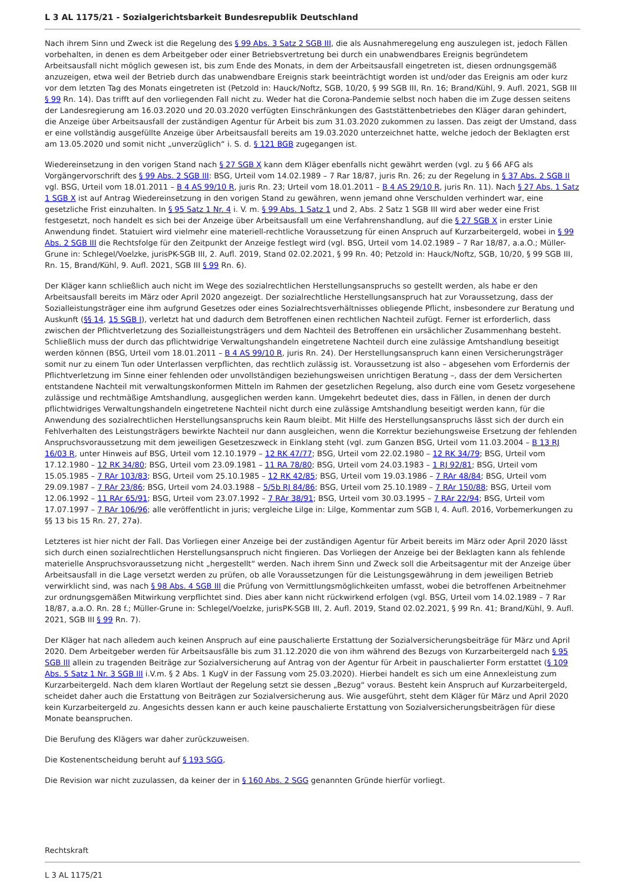L 3 AL 1175/21 - Sozialgerichtsbarkeit Bundesrepublik Deutschland
Nach ihrem Sinn und Zweck ist die Regelung des § 99 Abs. 3 Satz 2 SGB III, die als Ausnahmeregelung eng auszulegen ist, jedoch Fällen vorbehalten, in denen es dem Arbeitgeber oder einer Betriebsvertretung bei durch ein unabwendbares Ereignis begründetem Arbeitsausfall nicht möglich gewesen ist, bis zum Ende des Monats, in dem der Arbeitsausfall eingetreten ist, diesen ordnungsgemäß anzuzeigen, etwa weil der Betrieb durch das unabwendbare Ereignis stark beeinträchtigt worden ist und/oder das Ereignis am oder kurz vor dem letzten Tag des Monats eingetreten ist (Petzold in: Hauck/Noftz, SGB, 10/20, § 99 SGB III, Rn. 16; Brand/Kühl, 9. Aufl. 2021, SGB III § 99 Rn. 14). Das trifft auf den vorliegenden Fall nicht zu. Weder hat die Corona-Pandemie selbst noch haben die im Zuge dessen seitens der Landesregierung am 16.03.2020 und 20.03.2020 verfügten Einschränkungen des Gaststättenbetriebes den Kläger daran gehindert, die Anzeige über Arbeitsausfall der zuständigen Agentur für Arbeit bis zum 31.03.2020 zukommen zu lassen. Das zeigt der Umstand, dass er eine vollständig ausgefüllte Anzeige über Arbeitsausfall bereits am 19.03.2020 unterzeichnet hatte, welche jedoch der Beklagten erst am 13.05.2020 und somit nicht „unverzüglich“ i. S. d. § 121 BGB zugegangen ist.
Wiedereinsetzung in den vorigen Stand nach § 27 SGB X kann dem Kläger ebenfalls nicht gewährt werden (vgl. zu § 66 AFG als Vorgängervorschrift des § 99 Abs. 2 SGB III: BSG, Urteil vom 14.02.1989 – 7 Rar 18/87, juris Rn. 26; zu der Regelung in § 37 Abs. 2 SGB II vgl. BSG, Urteil vom 18.01.2011 – B 4 AS 99/10 R, juris Rn. 23; Urteil vom 18.01.2011 – B 4 AS 29/10 R, juris Rn. 11). Nach § 27 Abs. 1 Satz 1 SGB X ist auf Antrag Wiedereinsetzung in den vorigen Stand zu gewähren, wenn jemand ohne Verschulden verhindert war, eine gesetzliche Frist einzuhalten. In § 95 Satz 1 Nr. 4 i. V. m. § 99 Abs. 1 Satz 1 und 2, Abs. 2 Satz 1 SGB III wird aber weder eine Frist festgesetzt, noch handelt es sich bei der Anzeige über Arbeitsausfall um eine Verfahrenshandlung, auf die § 27 SGB X in erster Linie Anwendung findet. Statuiert wird vielmehr eine materiell-rechtliche Voraussetzung für einen Anspruch auf Kurzarbeitergeld, wobei in § 99 Abs. 2 SGB III die Rechtsfolge für den Zeitpunkt der Anzeige festlegt wird (vgl. BSG, Urteil vom 14.02.1989 – 7 Rar 18/87, a.a.O.; Müller-Grune in: Schlegel/Voelzke, jurisPK-SGB III, 2. Aufl. 2019, Stand 02.02.2021, § 99 Rn. 40; Petzold in: Hauck/Noftz, SGB, 10/20, § 99 SGB III, Rn. 15, Brand/Kühl, 9. Aufl. 2021, SGB III § 99 Rn. 6).
Der Kläger kann schließlich auch nicht im Wege des sozialrechtlichen Herstellungsanspruchs so gestellt werden, als habe er den Arbeitsausfall bereits im März oder April 2020 angezeigt. Der sozialrechtliche Herstellungsanspruch hat zur Voraussetzung, dass der Sozialleistungsträger eine ihm aufgrund Gesetzes oder eines Sozialrechtsverhältnisses obliegende Pflicht, insbesondere zur Beratung und Auskunft (§§ 14, 15 SGB I), verletzt hat und dadurch dem Betroffenen einen rechtlichen Nachteil zufügt. Ferner ist erforderlich, dass zwischen der Pflichtverletzung des Sozialleistungsträgers und dem Nachteil des Betroffenen ein ursächlicher Zusammenhang besteht. Schließlich muss der durch das pflichtwidrige Verwaltungshandeln eingetretene Nachteil durch eine zulässige Amtshandlung beseitigt werden können (BSG, Urteil vom 18.01.2011 – B 4 AS 99/10 R, juris Rn. 24). Der Herstellungsanspruch kann einen Versicherungsträger somit nur zu einem Tun oder Unterlassen verpflichten, das rechtlich zulässig ist. Voraussetzung ist also – abgesehen vom Erfordernis der Pflichtverletzung im Sinne einer fehlenden oder unvollständigen beziehungsweisen unrichtigen Beratung –, dass der dem Versicherten entstandene Nachteil mit verwaltungskonformen Mitteln im Rahmen der gesetzlichen Regelung, also durch eine vom Gesetz vorgesehene zulässige und rechtmäßige Amtshandlung, ausgeglichen werden kann. Umgekehrt bedeutet dies, dass in Fällen, in denen der durch pflichtwidriges Verwaltungshandeln eingetretene Nachteil nicht durch eine zulässige Amtshandlung beseitigt werden kann, für die Anwendung des sozialrechtlichen Herstellungsanspruchs kein Raum bleibt. Mit Hilfe des Herstellungsanspruchs lässt sich der durch ein Fehlverhalten des Leistungsträgers bewirkte Nachteil nur dann ausgleichen, wenn die Korrektur beziehungsweise Ersetzung der fehlenden Anspruchsvoraussetzung mit dem jeweiligen Gesetzeszweck in Einklang steht (vgl. zum Ganzen BSG, Urteil vom 11.03.2004 – B 13 RJ 16/03 R, unter Hinweis auf BSG, Urteil vom 12.10.1979 – 12 RK 47/77; BSG, Urteil vom 22.02.1980 – 12 RK 34/79; BSG, Urteil vom 17.12.1980 – 12 RK 34/80; BSG, Urteil vom 23.09.1981 – 11 RA 78/80; BSG, Urteil vom 24.03.1983 – 1 RJ 92/81; BSG, Urteil vom 15.05.1985 – 7 RAr 103/83; BSG, Urteil vom 25.10.1985 – 12 RK 42/85; BSG, Urteil vom 19.03.1986 – 7 RAr 48/84; BSG, Urteil vom 29.09.1987 – 7 RAr 23/86; BSG, Urteil vom 24.03.1988 – 5/5b RJ 84/86; BSG, Urteil vom 25.10.1989 – 7 RAr 150/88; BSG, Urteil vom 12.06.1992 – 11 RAr 65/91; BSG, Urteil vom 23.07.1992 – 7 RAr 38/91; BSG, Urteil vom 30.03.1995 – 7 RAr 22/94; BSG, Urteil vom 17.07.1997 – 7 RAr 106/96; alle veröffentlicht in juris; vergleiche Lilge in: Lilge, Kommentar zum SGB I, 4. Aufl. 2016, Vorbemerkungen zu §§ 13 bis 15 Rn. 27, 27a).
Letzteres ist hier nicht der Fall. Das Vorliegen einer Anzeige bei der zuständigen Agentur für Arbeit bereits im März oder April 2020 lässt sich durch einen sozialrechtlichen Herstellungsanspruch nicht fingieren. Das Vorliegen der Anzeige bei der Beklagten kann als fehlende materielle Anspruchsvoraussetzung nicht „hergestellt“ werden. Nach ihrem Sinn und Zweck soll die Arbeitsagentur mit der Anzeige über Arbeitsausfall in die Lage versetzt werden zu prüfen, ob alle Voraussetzungen für die Leistungsgewährung in dem jeweiligen Betrieb verwirklicht sind, was nach § 98 Abs. 4 SGB III die Prüfung von Vermittlungsmöglichkeiten umfasst, wobei die betroffenen Arbeitnehmer zur ordnungsgemäßen Mitwirkung verpflichtet sind. Dies aber kann nicht rückwirkend erfolgen (vgl. BSG, Urteil vom 14.02.1989 – 7 Rar 18/87, a.a.O. Rn. 28 f.; Müller-Grune in: Schlegel/Voelzke, jurisPK-SGB III, 2. Aufl. 2019, Stand 02.02.2021, § 99 Rn. 41; Brand/Kühl, 9. Aufl. 2021, SGB III § 99 Rn. 7).
Der Kläger hat nach alledem auch keinen Anspruch auf eine pauschalierte Erstattung der Sozialversicherungsbeiträge für März und April 2020. Dem Arbeitgeber werden für Arbeitsausfälle bis zum 31.12.2020 die von ihm während des Bezugs von Kurzarbeitergeld nach § 95 SGB III allein zu tragenden Beiträge zur Sozialversicherung auf Antrag von der Agentur für Arbeit in pauschalierter Form erstattet (§ 109 Abs. 5 Satz 1 Nr. 3 SGB III i.V.m. § 2 Abs. 1 KugV in der Fassung vom 25.03.2020). Hierbei handelt es sich um eine Annexleistung zum Kurzarbeitergeld. Nach dem klaren Wortlaut der Regelung setzt sie dessen „Bezug“ voraus. Besteht kein Anspruch auf Kurzarbeitergeld, scheidet daher auch die Erstattung von Beiträgen zur Sozialversicherung aus. Wie ausgeführt, steht dem Kläger für März und April 2020 kein Kurzarbeitergeld zu. Angesichts dessen kann er auch keine pauschalierte Erstattung von Sozialversicherungsbeiträgen für diese Monate beanspruchen.
Die Berufung des Klägers war daher zurückzuweisen.
Die Kostenentscheidung beruht auf § 193 SGG,
Die Revision war nicht zuzulassen, da keiner der in § 160 Abs. 2 SGG genannten Gründe hierfür vorliegt.
Rechtskraft
L 3 AL 1175/21